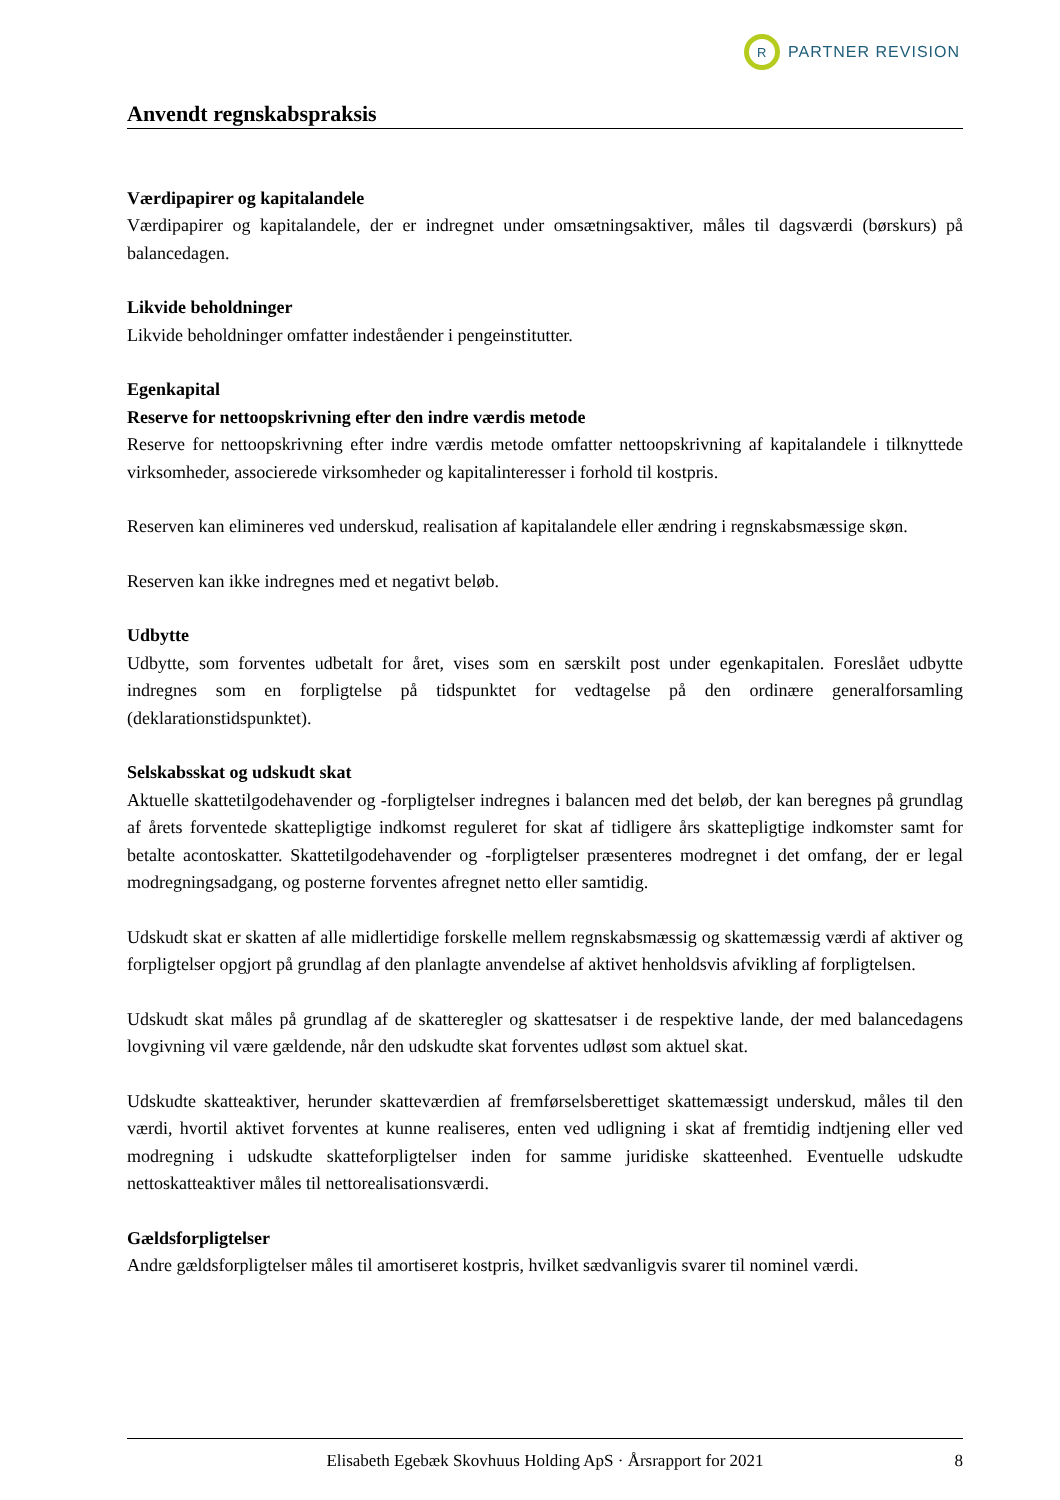R
PARTNER REVISION
Anvendt regnskabspraksis
Værdipapirer og kapitalandele
Værdipapirer og kapitalandele, der er indregnet under omsætningsaktiver, måles til dagsværdi (børskurs) på balancedagen.
Likvide beholdninger
Likvide beholdninger omfatter indeståender i pengeinstitutter.
Egenkapital
Reserve for nettoopskrivning efter den indre værdis metode
Reserve for nettoopskrivning efter indre værdis metode omfatter nettoopskrivning af kapitalandele i tilknyttede virksomheder, associerede virksomheder og kapitalinteresser i forhold til kostpris.
Reserven kan elimineres ved underskud, realisation af kapitalandele eller ændring i regnskabsmæssige skøn.
Reserven kan ikke indregnes med et negativt beløb.
Udbytte
Udbytte, som forventes udbetalt for året, vises som en særskilt post under egenkapitalen. Foreslået udbytte indregnes som en forpligtelse på tidspunktet for vedtagelse på den ordinære generalforsamling (deklarationstidspunktet).
Selskabsskat og udskudt skat
Aktuelle skattetilgodehavender og -forpligtelser indregnes i balancen med det beløb, der kan beregnes på grundlag af årets forventede skattepligtige indkomst reguleret for skat af tidligere års skattepligtige indkomster samt for betalte acontoskatter. Skattetilgodehavender og -forpligtelser præsenteres modregnet i det omfang, der er legal modregningsadgang, og posterne forventes afregnet netto eller samtidig.
Udskudt skat er skatten af alle midlertidige forskelle mellem regnskabsmæssig og skattemæssig værdi af aktiver og forpligtelser opgjort på grundlag af den planlagte anvendelse af aktivet henholdsvis afvikling af forpligtelsen.
Udskudt skat måles på grundlag af de skatteregler og skattesatser i de respektive lande, der med balancedagens lovgivning vil være gældende, når den udskudte skat forventes udløst som aktuel skat.
Udskudte skatteaktiver, herunder skatteværdien af fremførselsberettiget skattemæssigt underskud, måles til den værdi, hvortil aktivet forventes at kunne realiseres, enten ved udligning i skat af fremtidig indtjening eller ved modregning i udskudte skatteforpligtelser inden for samme juridiske skatteenhed. Eventuelle udskudte nettoskatteaktiver måles til nettorealisationsværdi.
Gældsforpligtelser
Andre gældsforpligtelser måles til amortiseret kostpris, hvilket sædvanligvis svarer til nominel værdi.
Elisabeth Egebæk Skovhuus Holding ApS · Årsrapport for 2021 8